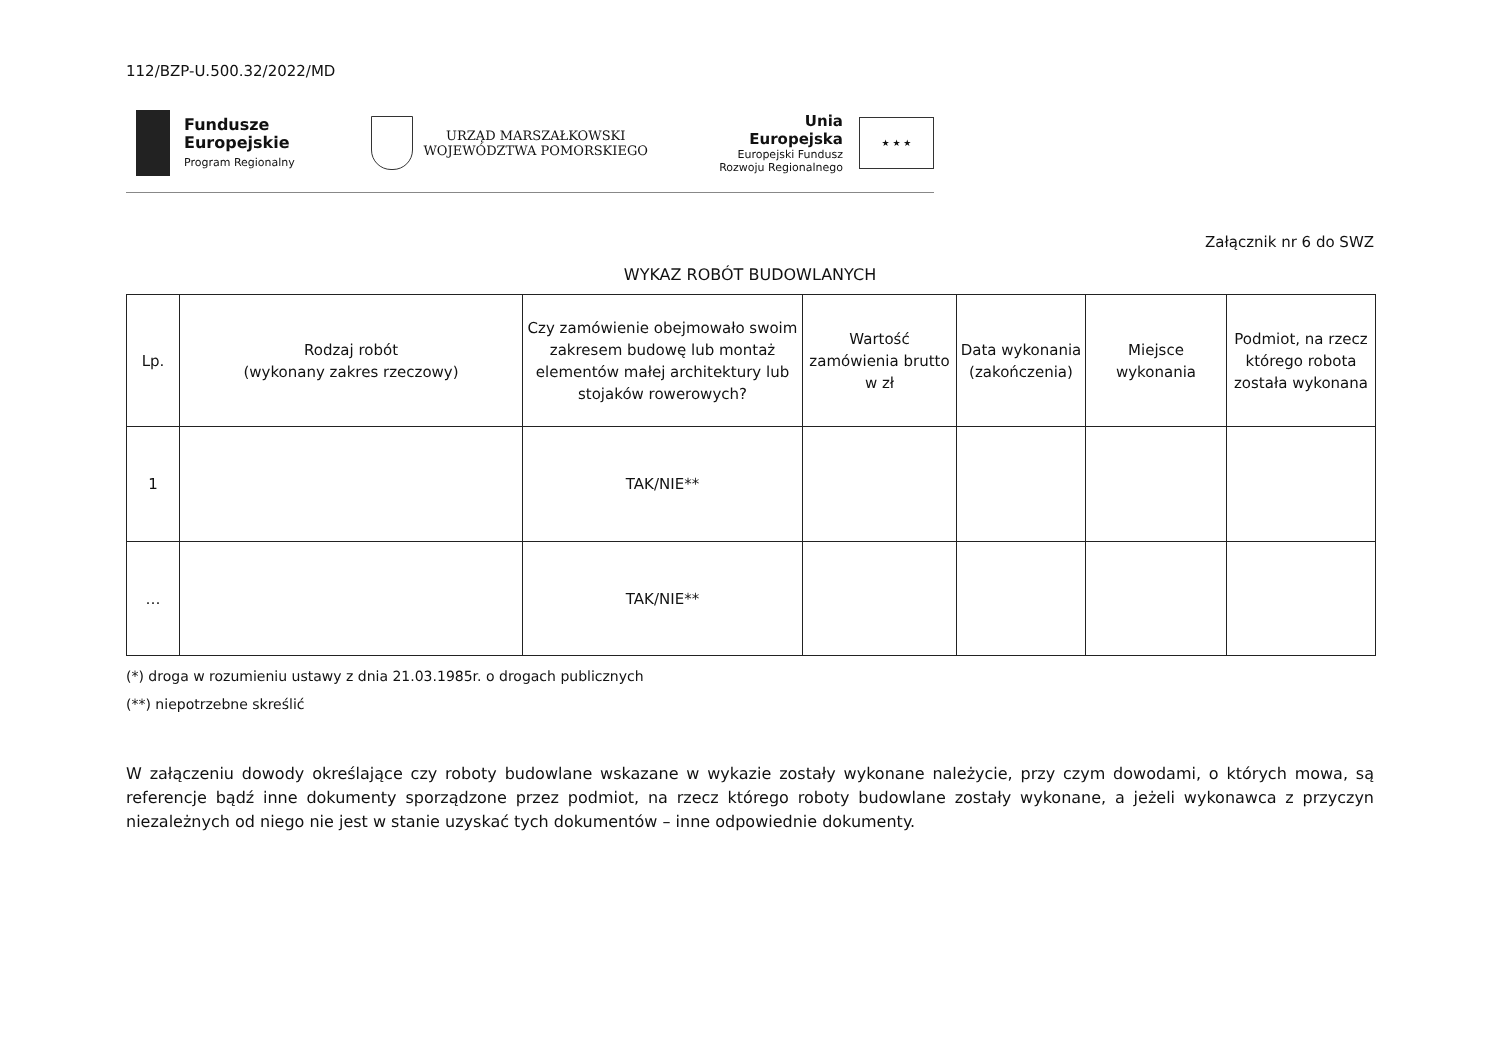112/BZP-U.500.32/2022/MD
Fundusze
Europejskie
Program Regionalny
URZĄD MARSZAŁKOWSKI
WOJEWÓDZTWA POMORSKIEGO
Unia Europejska
Europejski Fundusz
Rozwoju Regionalnego
★ ★ ★
Załącznik nr 6 do SWZ
WYKAZ ROBÓT BUDOWLANYCH
| Lp. | Rodzaj robót (wykonany zakres rzeczowy) | Czy zamówienie obejmowało swoim zakresem budowę lub montaż elementów małej architektury lub stojaków rowerowych? | Wartość zamówienia brutto w zł | Data wykonania (zakończenia) | Miejsce wykonania | Podmiot, na rzecz którego robota została wykonana |
| --- | --- | --- | --- | --- | --- | --- |
| 1 | | TAK/NIE** | | | | |
| … | | TAK/NIE** | | | | |
(*) droga w rozumieniu ustawy z dnia 21.03.1985r. o drogach publicznych
(**) niepotrzebne skreślić
W załączeniu dowody określające czy roboty budowlane wskazane w wykazie zostały wykonane należycie, przy czym dowodami, o których mowa, są referencje bądź inne dokumenty sporządzone przez podmiot, na rzecz którego roboty budowlane zostały wykonane, a jeżeli wykonawca z przyczyn niezależnych od niego nie jest w stanie uzyskać tych dokumentów – inne odpowiednie dokumenty.